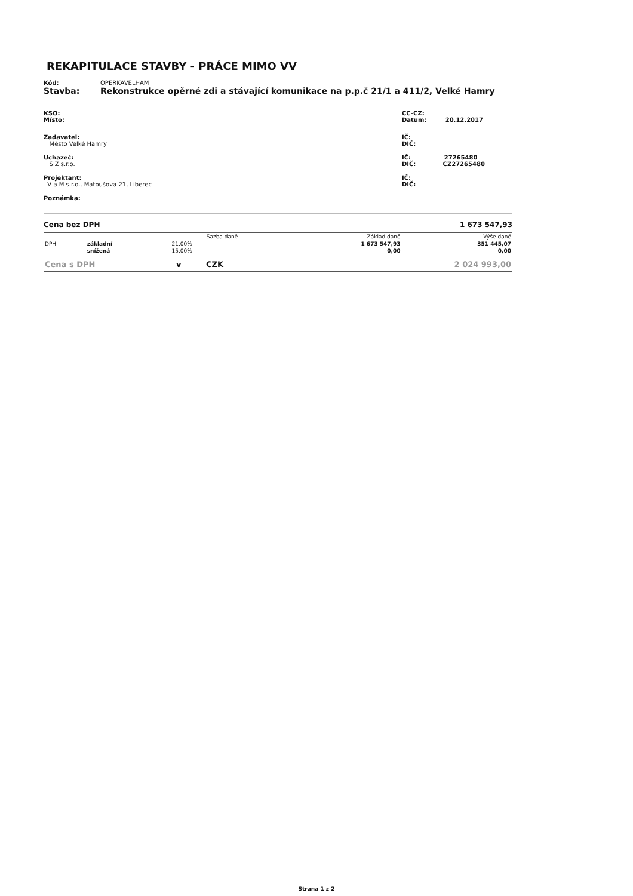REKAPITULACE STAVBY - PRÁCE MIMO VV
Kód: OPERKAVELHAM
Stavba: Rekonstrukce opěrné zdi a stávající komunikace na p.p.č 21/1 a 411/2, Velké Hamry
KSO:
Místo:
CC-CZ:
Datum: 20.12.2017
Zadavatel:
Město Velké Hamry
IČ:
DIČ:
Uchazeč:
SIZ s.r.o.
IČ: 27265480
DIČ: CZ27265480
Projektant:
V a M s.r.o., Matoušova 21, Liberec
IČ:
DIČ:
Poznámka:
Cena bez DPH 1 673 547,93
| | | Sazba daně | Základ daně | Výše daně |
| --- | --- | --- | --- | --- |
| DPH | základní | 21,00% | 1 673 547,93 | 351 445,07 |
| | snížená | 15,00% | 0,00 | 0,00 |
Cena s DPH v CZK 2 024 993,00
Strana 1 z 2